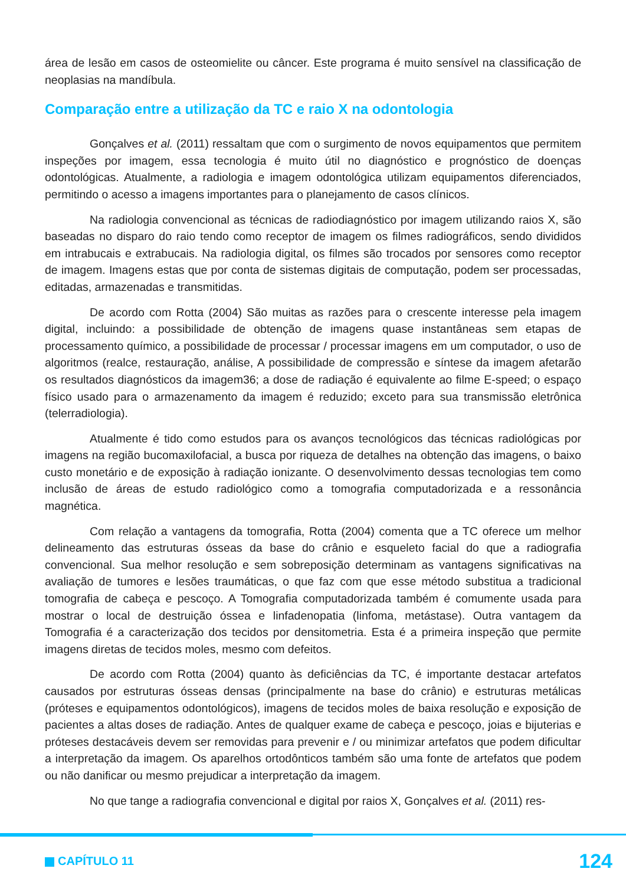área de lesão em casos de osteomielite ou câncer. Este programa é muito sensível na classificação de neoplasias na mandíbula.
Comparação entre a utilização da TC e raio X na odontologia
Gonçalves et al. (2011) ressaltam que com o surgimento de novos equipamentos que permitem inspeções por imagem, essa tecnologia é muito útil no diagnóstico e prognóstico de doenças odontológicas. Atualmente, a radiologia e imagem odontológica utilizam equipamentos diferenciados, permitindo o acesso a imagens importantes para o planejamento de casos clínicos.
Na radiologia convencional as técnicas de radiodiagnóstico por imagem utilizando raios X, são baseadas no disparo do raio tendo como receptor de imagem os filmes radiográficos, sendo divididos em intrabucais e extrabucais. Na radiologia digital, os filmes são trocados por sensores como receptor de imagem. Imagens estas que por conta de sistemas digitais de computação, podem ser processadas, editadas, armazenadas e transmitidas.
De acordo com Rotta (2004) São muitas as razões para o crescente interesse pela imagem digital, incluindo: a possibilidade de obtenção de imagens quase instantâneas sem etapas de processamento químico, a possibilidade de processar / processar imagens em um computador, o uso de algoritmos (realce, restauração, análise, A possibilidade de compressão e síntese da imagem afetarão os resultados diagnósticos da imagem36; a dose de radiação é equivalente ao filme E-speed; o espaço físico usado para o armazenamento da imagem é reduzido; exceto para sua transmissão eletrônica (telerradiologia).
Atualmente é tido como estudos para os avanços tecnológicos das técnicas radiológicas por imagens na região bucomaxilofacial, a busca por riqueza de detalhes na obtenção das imagens, o baixo custo monetário e de exposição à radiação ionizante. O desenvolvimento dessas tecnologias tem como inclusão de áreas de estudo radiológico como a tomografia computadorizada e a ressonância magnética.
Com relação a vantagens da tomografia, Rotta (2004) comenta que a TC oferece um melhor delineamento das estruturas ósseas da base do crânio e esqueleto facial do que a radiografia convencional. Sua melhor resolução e sem sobreposição determinam as vantagens significativas na avaliação de tumores e lesões traumáticas, o que faz com que esse método substitua a tradicional tomografia de cabeça e pescoço. A Tomografia computadorizada também é comumente usada para mostrar o local de destruição óssea e linfadenopatia (linfoma, metástase). Outra vantagem da Tomografia é a caracterização dos tecidos por densitometria. Esta é a primeira inspeção que permite imagens diretas de tecidos moles, mesmo com defeitos.
De acordo com Rotta (2004) quanto às deficiências da TC, é importante destacar artefatos causados por estruturas ósseas densas (principalmente na base do crânio) e estruturas metálicas (próteses e equipamentos odontológicos), imagens de tecidos moles de baixa resolução e exposição de pacientes a altas doses de radiação. Antes de qualquer exame de cabeça e pescoço, joias e bijuterias e próteses destacáveis devem ser removidas para prevenir e / ou minimizar artefatos que podem dificultar a interpretação da imagem. Os aparelhos ortodônticos também são uma fonte de artefatos que podem ou não danificar ou mesmo prejudicar a interpretação da imagem.
No que tange a radiografia convencional e digital por raios X, Gonçalves et al. (2011) res-
CAPÍTULO 11 124